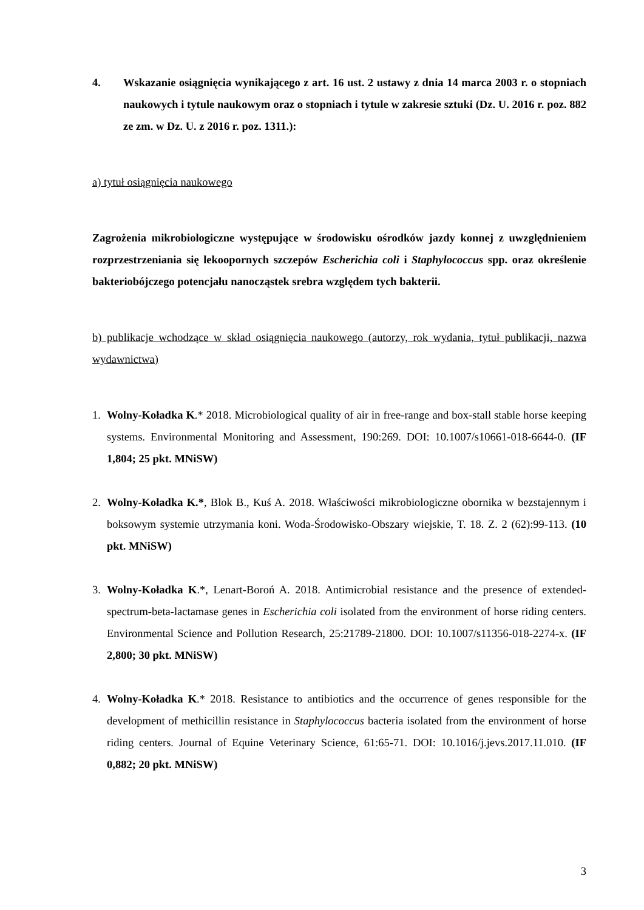4. Wskazanie osiągnięcia wynikającego z art. 16 ust. 2 ustawy z dnia 14 marca 2003 r. o stopniach naukowych i tytule naukowym oraz o stopniach i tytule w zakresie sztuki (Dz. U. 2016 r. poz. 882 ze zm. w Dz. U. z 2016 r. poz. 1311.):
a) tytuł osiągnięcia naukowego
Zagrożenia mikrobiologiczne występujące w środowisku ośrodków jazdy konnej z uwzględnieniem rozprzestrzeniania się lekoopornych szczepów Escherichia coli i Staphylococcus spp. oraz określenie bakteriobójczego potencjału nanocząstek srebra względem tych bakterii.
b) publikacje wchodzące w skład osiągnięcia naukowego (autorzy, rok wydania, tytuł publikacji, nazwa wydawnictwa)
1. Wolny-Koładka K.* 2018. Microbiological quality of air in free-range and box-stall stable horse keeping systems. Environmental Monitoring and Assessment, 190:269. DOI: 10.1007/s10661-018-6644-0. (IF 1,804; 25 pkt. MNiSW)
2. Wolny-Koładka K.*, Blok B., Kuś A. 2018. Właściwości mikrobiologiczne obornika w bezstajennym i boksowym systemie utrzymania koni. Woda-Środowisko-Obszary wiejskie, T. 18. Z. 2 (62):99-113. (10 pkt. MNiSW)
3. Wolny-Koładka K.*, Lenart-Boroń A. 2018. Antimicrobial resistance and the presence of extended-spectrum-beta-lactamase genes in Escherichia coli isolated from the environment of horse riding centers. Environmental Science and Pollution Research, 25:21789-21800. DOI: 10.1007/s11356-018-2274-x. (IF 2,800; 30 pkt. MNiSW)
4. Wolny-Koładka K.* 2018. Resistance to antibiotics and the occurrence of genes responsible for the development of methicillin resistance in Staphylococcus bacteria isolated from the environment of horse riding centers. Journal of Equine Veterinary Science, 61:65-71. DOI: 10.1016/j.jevs.2017.11.010. (IF 0,882; 20 pkt. MNiSW)
3